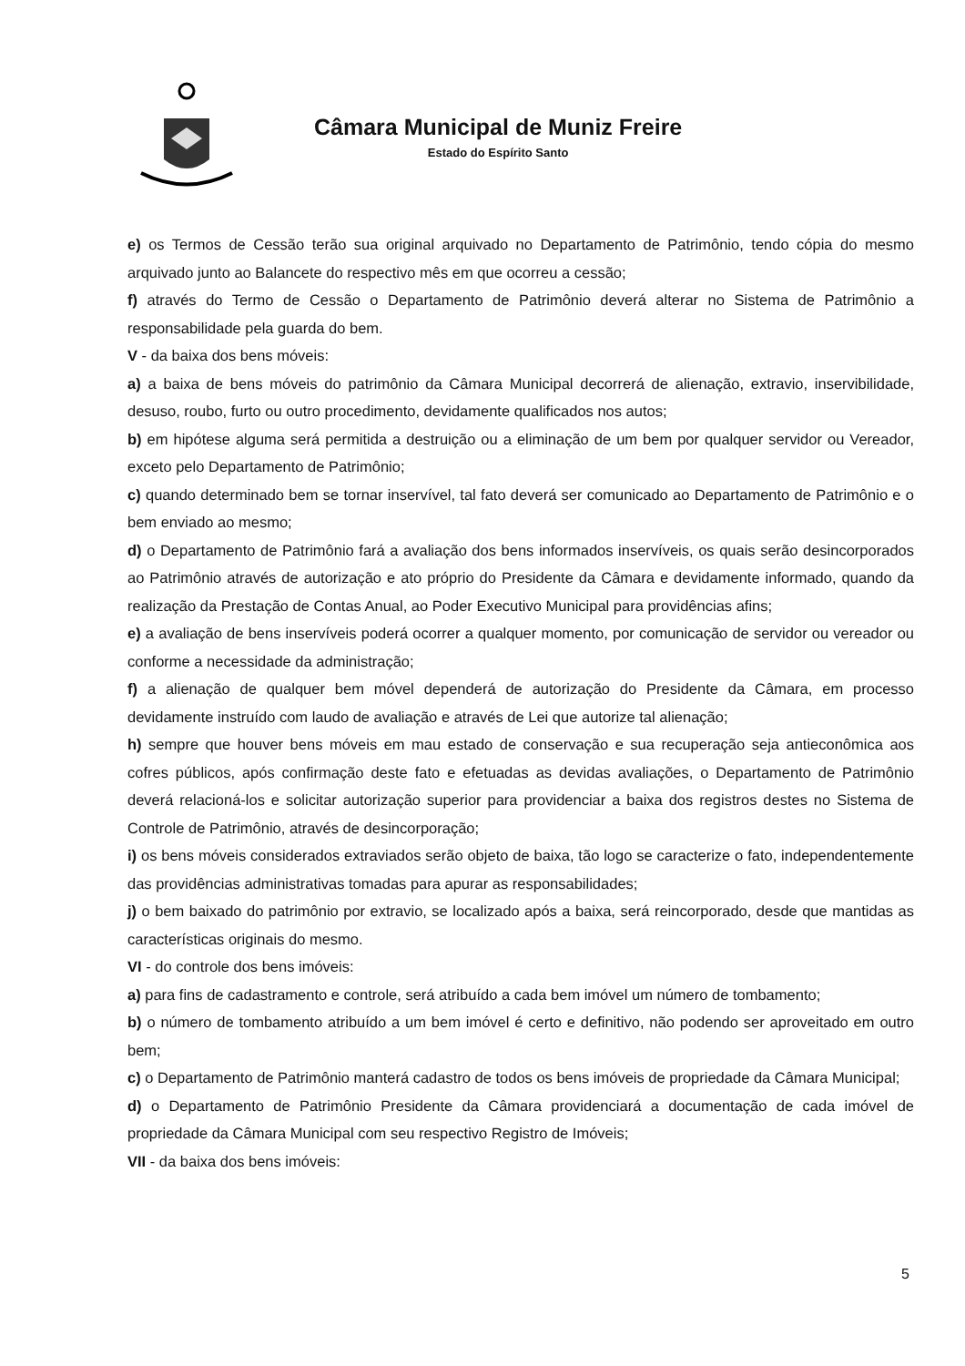Câmara Municipal de Muniz Freire
Estado do Espírito Santo
e) os Termos de Cessão terão sua original arquivado no Departamento de Patrimônio, tendo cópia do mesmo arquivado junto ao Balancete do respectivo mês em que ocorreu a cessão;
f) através do Termo de Cessão o Departamento de Patrimônio deverá alterar no Sistema de Patrimônio a responsabilidade pela guarda do bem.
V - da baixa dos bens móveis:
a) a baixa de bens móveis do patrimônio da Câmara Municipal decorrerá de alienação, extravio, inservibilidade, desuso, roubo, furto ou outro procedimento, devidamente qualificados nos autos;
b) em hipótese alguma será permitida a destruição ou a eliminação de um bem por qualquer servidor ou Vereador, exceto pelo Departamento de Patrimônio;
c) quando determinado bem se tornar inservível, tal fato deverá ser comunicado ao Departamento de Patrimônio e o bem enviado ao mesmo;
d) o Departamento de Patrimônio fará a avaliação dos bens informados inservíveis, os quais serão desincorporados ao Patrimônio através de autorização e ato próprio do Presidente da Câmara e devidamente informado, quando da realização da Prestação de Contas Anual, ao Poder Executivo Municipal para providências afins;
e) a avaliação de bens inservíveis poderá ocorrer a qualquer momento, por comunicação de servidor ou vereador ou conforme a necessidade da administração;
f) a alienação de qualquer bem móvel dependerá de autorização do Presidente da Câmara, em processo devidamente instruído com laudo de avaliação e através de Lei que autorize tal alienação;
h) sempre que houver bens móveis em mau estado de conservação e sua recuperação seja antieconômica aos cofres públicos, após confirmação deste fato e efetuadas as devidas avaliações, o Departamento de Patrimônio deverá relacioná-los e solicitar autorização superior para providenciar a baixa dos registros destes no Sistema de Controle de Patrimônio, através de desincorporação;
i) os bens móveis considerados extraviados serão objeto de baixa, tão logo se caracterize o fato, independentemente das providências administrativas tomadas para apurar as responsabilidades;
j) o bem baixado do patrimônio por extravio, se localizado após a baixa, será reincorporado, desde que mantidas as características originais do mesmo.
VI - do controle dos bens imóveis:
a) para fins de cadastramento e controle, será atribuído a cada bem imóvel um número de tombamento;
b) o número de tombamento atribuído a um bem imóvel é certo e definitivo, não podendo ser aproveitado em outro bem;
c) o Departamento de Patrimônio manterá cadastro de todos os bens imóveis de propriedade da Câmara Municipal;
d) o Departamento de Patrimônio Presidente da Câmara providenciará a documentação de cada imóvel de propriedade da Câmara Municipal com seu respectivo Registro de Imóveis;
VII - da baixa dos bens imóveis:
5